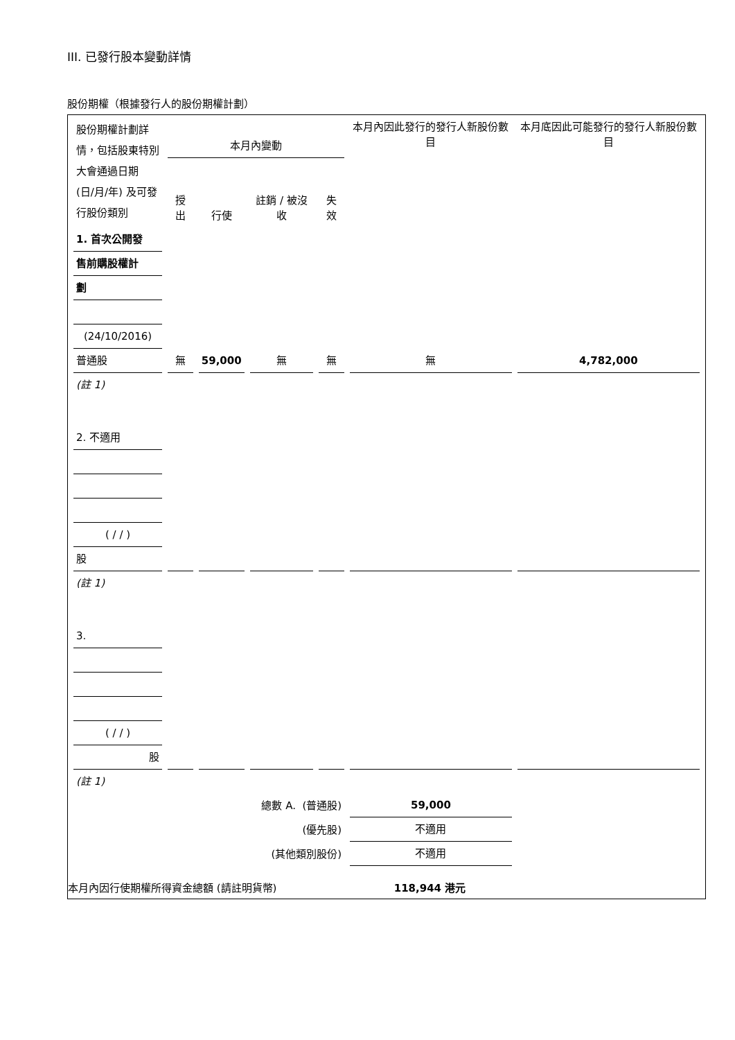III. 已發行股本變動詳情
股份期權（根據發行人的股份期權計劃）
| 股份期權計劃詳情，包括股東特別大會通過日期 (日/月/年) 及可發行股份類別 | 本月內變動 | | | | 本月內因此發行的發行人新股份數目 | 本月底因此可能發行的發行人新股份數目 |
| | 授出 | 行使 | 註銷 / 被沒收 | 失效 | | |
| 1. 首次公開發 | | | | | | |
| 售前購股權計 | | | | | | |
| 劃 | | | | | | |
| (24/10/2016) | | | | | | |
| 普通股 | 無 | 59,000 | 無 | 無 | 無 | 4,782,000 |
| (註 1) | | | | | | |
| 2. 不適用 | | | | | | |
| ( / / ) | | | | | | |
| 股 | | | | | | |
| (註 1) | | | | | | |
| 3. | | | | | | |
| ( / / ) | | | | | | |
| 股 | | | | | | |
| (註 1) | | | | | | |
| 總數 A. (普通股) | | | | | 59,000 | |
| (優先股) | | | | | 不適用 | |
| (其他類別股份) | | | | | 不適用 | |
本月內因行使期權所得資金總額 (請註明貨幣) 118,944 港元